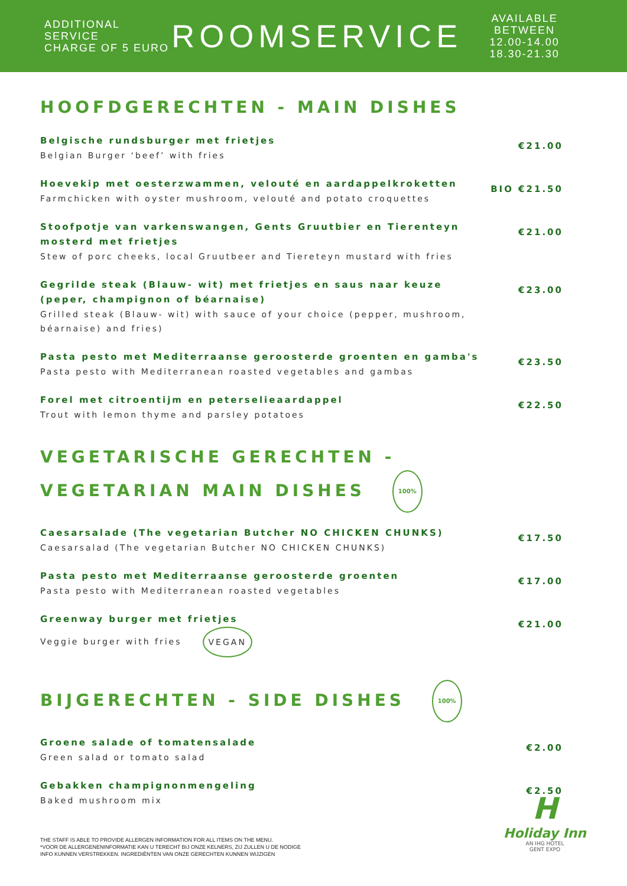ADDITIONAL SERVICE
CHARGE OF 5 EURO
ROOMSERVICE
AVAILABLE BETWEEN
12.00-14.00
18.30-21.30
HOOFDGERECHTEN - MAIN DISHES
Belgische rundsburger met frietjes
Belgian Burger ‘beef’ with fries
€21.00
Hoevekip met oesterzwammen, velouté en aardappelkroketten
Farmchicken with oyster mushroom, velouté and potato croquettes
BIO €21.50
Stoofpotje van varkenswangen, Gents Gruutbier en Tierenteyn mosterd met frietjes
Stew of porc cheeks, local Gruutbeer and Tiereteyn mustard with fries
€21.00
Gegrilde steak (Blauw- wit) met frietjes en saus naar keuze (peper, champignon of béarnaise)
Grilled steak (Blauw- wit) with sauce of your choice (pepper, mushroom, béarnaise) and fries)
€23.00
Pasta pesto met Mediterraanse geroosterde groenten en gamba's
Pasta pesto with Mediterranean roasted vegetables and gambas
€23.50
Forel met citroentijm en peterselieaardappel
Trout with lemon thyme and parsley potatoes
€22.50
VEGETARISCHE GERECHTEN -
VEGETARIAN MAIN DISHES 100%
Caesarsalade (The vegetarian Butcher NO CHICKEN CHUNKS)
Caesarsalad (The vegetarian Butcher NO CHICKEN CHUNKS)
€17.50
Pasta pesto met Mediterraanse geroosterde groenten
Pasta pesto with Mediterranean roasted vegetables
€17.00
Greenway burger met frietjes
Veggie burger with fries VEGAN
€21.00
BIJGERECHTEN - SIDE DISHES 100%
Groene salade of tomatensalade
Green salad or tomato salad
€2.00
Gebakken champignonmengeling
Baked mushroom mix
€2.50
THE STAFF IS ABLE TO PROVIDE ALLERGEN INFORMATION FOR ALL ITEMS ON THE MENU.
*VOOR DE ALLERGENENINFORMATIE KAN U TERECHT BIJ ONZE KELNERS, ZIJ ZULLEN U DE NODIGE
INFO KUNNEN VERSTREKKEN. INGREDIËNTEN VAN ONZE GERECHTEN KUNNEN WIJZIGEN
H
Holiday Inn
AN IHG HOTEL
GENT EXPO